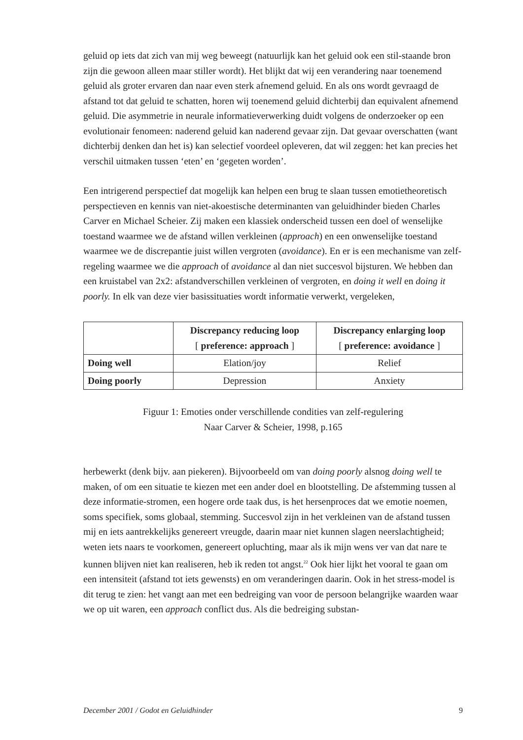geluid op iets dat zich van mij weg beweegt (natuurlijk kan het geluid ook een stil-staande bron zijn die gewoon alleen maar stiller wordt). Het blijkt dat wij een verandering naar toenemend geluid als groter ervaren dan naar even sterk afnemend geluid. En als ons wordt gevraagd de afstand tot dat geluid te schatten, horen wij toenemend geluid dichterbij dan equivalent afnemend geluid. Die asymmetrie in neurale informatieverwerking duidt volgens de onderzoeker op een evolutionair fenomeen: naderend geluid kan naderend gevaar zijn. Dat gevaar overschatten (want dichterbij denken dan het is) kan selectief voordeel opleveren, dat wil zeggen: het kan precies het verschil uitmaken tussen ‘eten’ en ‘gegeten worden’.
Een intrigerend perspectief dat mogelijk kan helpen een brug te slaan tussen emotietheoretisch perspectieven en kennis van niet-akoestische determinanten van geluidhinder bieden Charles Carver en Michael Scheier. Zij maken een klassiek onderscheid tussen een doel of wenselijke toestand waarmee we de afstand willen verkleinen (approach) en een onwenselijke toestand waarmee we de discrepantie juist willen vergroten (avoidance). En er is een mechanisme van zelf-regeling waarmee we die approach of avoidance al dan niet succesvol bijsturen. We hebben dan een kruistabel van 2x2: afstandverschillen verkleinen of vergroten, en doing it well en doing it poorly. In elk van deze vier basissituaties wordt informatie verwerkt, vergeleken,
| | Discrepancy reducing loop [ preference: approach ] | Discrepancy enlarging loop [ preference: avoidance ] |
| --- | --- | --- |
| Doing well | Elation/joy | Relief |
| Doing poorly | Depression | Anxiety |
Figuur 1: Emoties onder verschillende condities van zelf-regulering
Naar Carver & Scheier, 1998, p.165
herbewerkt (denk bijv. aan piekeren). Bijvoorbeeld om van doing poorly alsnog doing well te maken, of om een situatie te kiezen met een ander doel en blootstelling. De afstemming tussen al deze informatie-stromen, een hogere orde taak dus, is het hersenproces dat we emotie noemen, soms specifiek, soms globaal, stemming. Succesvol zijn in het verkleinen van de afstand tussen mij en iets aantrekkelijks genereert vreugde, daarin maar niet kunnen slagen neerslachtigheid; weten iets naars te voorkomen, genereert opluchting, maar als ik mijn wens ver van dat nare te kunnen blijven niet kan realiseren, heb ik reden tot angst.<sup>22</sup> Ook hier lijkt het vooral te gaan om een intensiteit (afstand tot iets gewensts) en om veranderingen daarin. Ook in het stress-model is dit terug te zien: het vangt aan met een bedreiging van voor de persoon belangrijke waarden waar we op uit waren, een approach conflict dus. Als die bedreiging substan-
December 2001 / Godot en Geluidhinder 9